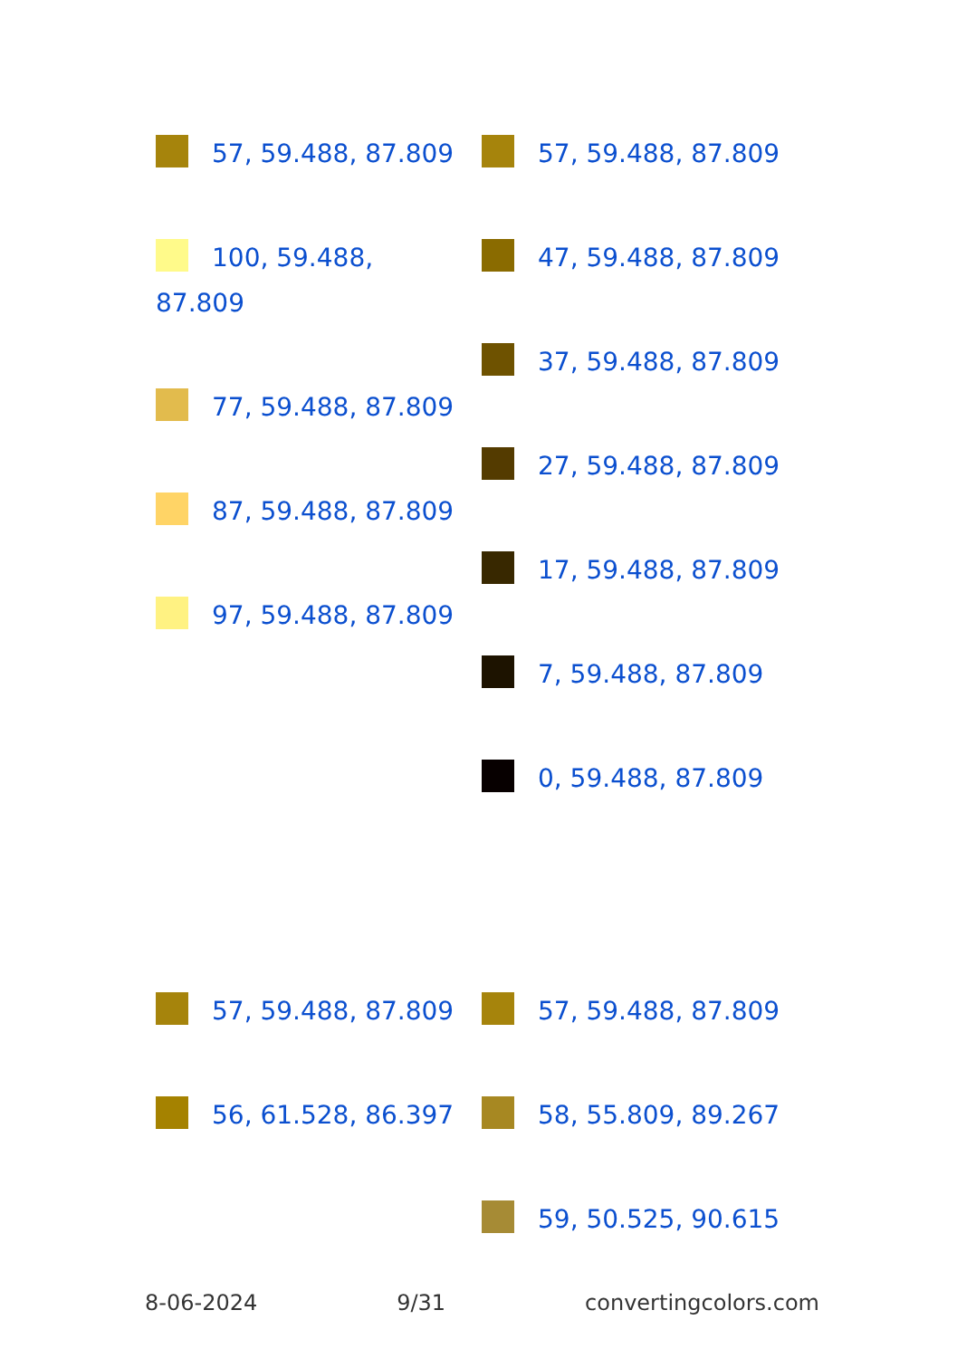57, 59.488, 87.809
100, 59.488,
87.809
77, 59.488, 87.809
87, 59.488, 87.809
97, 59.488, 87.809
57, 59.488, 87.809
47, 59.488, 87.809
37, 59.488, 87.809
27, 59.488, 87.809
17, 59.488, 87.809
7, 59.488, 87.809
0, 59.488, 87.809
57, 59.488, 87.809
56, 61.528, 86.397
57, 59.488, 87.809
58, 55.809, 89.267
59, 50.525, 90.615
8-06-2024 9/31 convertingcolors.com